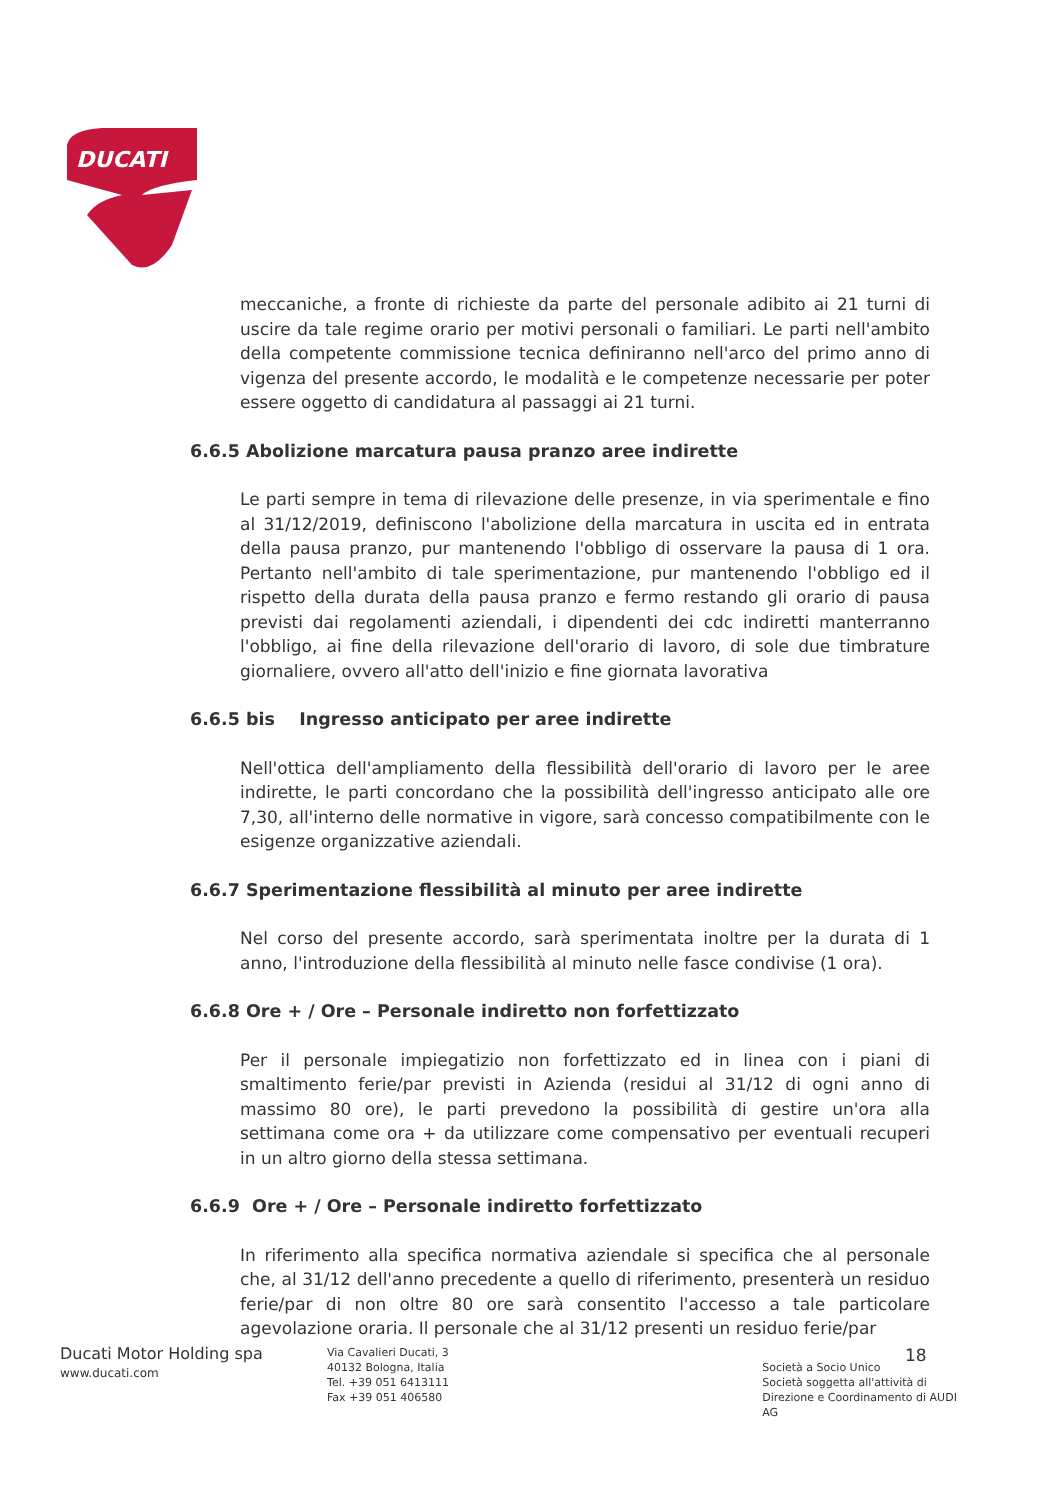DUCATI
meccaniche, a fronte di richieste da parte del personale adibito ai 21 turni di uscire da tale regime orario per motivi personali o familiari. Le parti nell'ambito della competente commissione tecnica definiranno nell'arco del primo anno di vigenza del presente accordo, le modalità e le competenze necessarie per poter essere oggetto di candidatura al passaggi ai 21 turni.
6.6.5 Abolizione marcatura pausa pranzo aree indirette
Le parti sempre in tema di rilevazione delle presenze, in via sperimentale e fino al 31/12/2019, definiscono l'abolizione della marcatura in uscita ed in entrata della pausa pranzo, pur mantenendo l'obbligo di osservare la pausa di 1 ora. Pertanto nell'ambito di tale sperimentazione, pur mantenendo l'obbligo ed il rispetto della durata della pausa pranzo e fermo restando gli orario di pausa previsti dai regolamenti aziendali, i dipendenti dei cdc indiretti manterranno l'obbligo, ai fine della rilevazione dell'orario di lavoro, di sole due timbrature giornaliere, ovvero all'atto dell'inizio e fine giornata lavorativa
6.6.5 bis Ingresso anticipato per aree indirette
Nell'ottica dell'ampliamento della flessibilità dell'orario di lavoro per le aree indirette, le parti concordano che la possibilità dell'ingresso anticipato alle ore 7,30, all'interno delle normative in vigore, sarà concesso compatibilmente con le esigenze organizzative aziendali.
6.6.7 Sperimentazione flessibilità al minuto per aree indirette
Nel corso del presente accordo, sarà sperimentata inoltre per la durata di 1 anno, l'introduzione della flessibilità al minuto nelle fasce condivise (1 ora).
6.6.8 Ore + / Ore – Personale indiretto non forfettizzato
Per il personale impiegatizio non forfettizzato ed in linea con i piani di smaltimento ferie/par previsti in Azienda (residui al 31/12 di ogni anno di massimo 80 ore), le parti prevedono la possibilità di gestire un'ora alla settimana come ora + da utilizzare come compensativo per eventuali recuperi in un altro giorno della stessa settimana.
6.6.9 Ore + / Ore – Personale indiretto forfettizzato
In riferimento alla specifica normativa aziendale si specifica che al personale che, al 31/12 dell'anno precedente a quello di riferimento, presenterà un residuo ferie/par di non oltre 80 ore sarà consentito l'accesso a tale particolare agevolazione oraria. Il personale che al 31/12 presenti un residuo ferie/par
18
Ducati Motor Holding spa
www.ducati.com
Via Cavalieri Ducati, 3
40132 Bologna, Italia
Tel. +39 051 6413111
Fax +39 051 406580
Società a Socio Unico
Società soggetta all'attività di Direzione e Coordinamento di AUDI AG